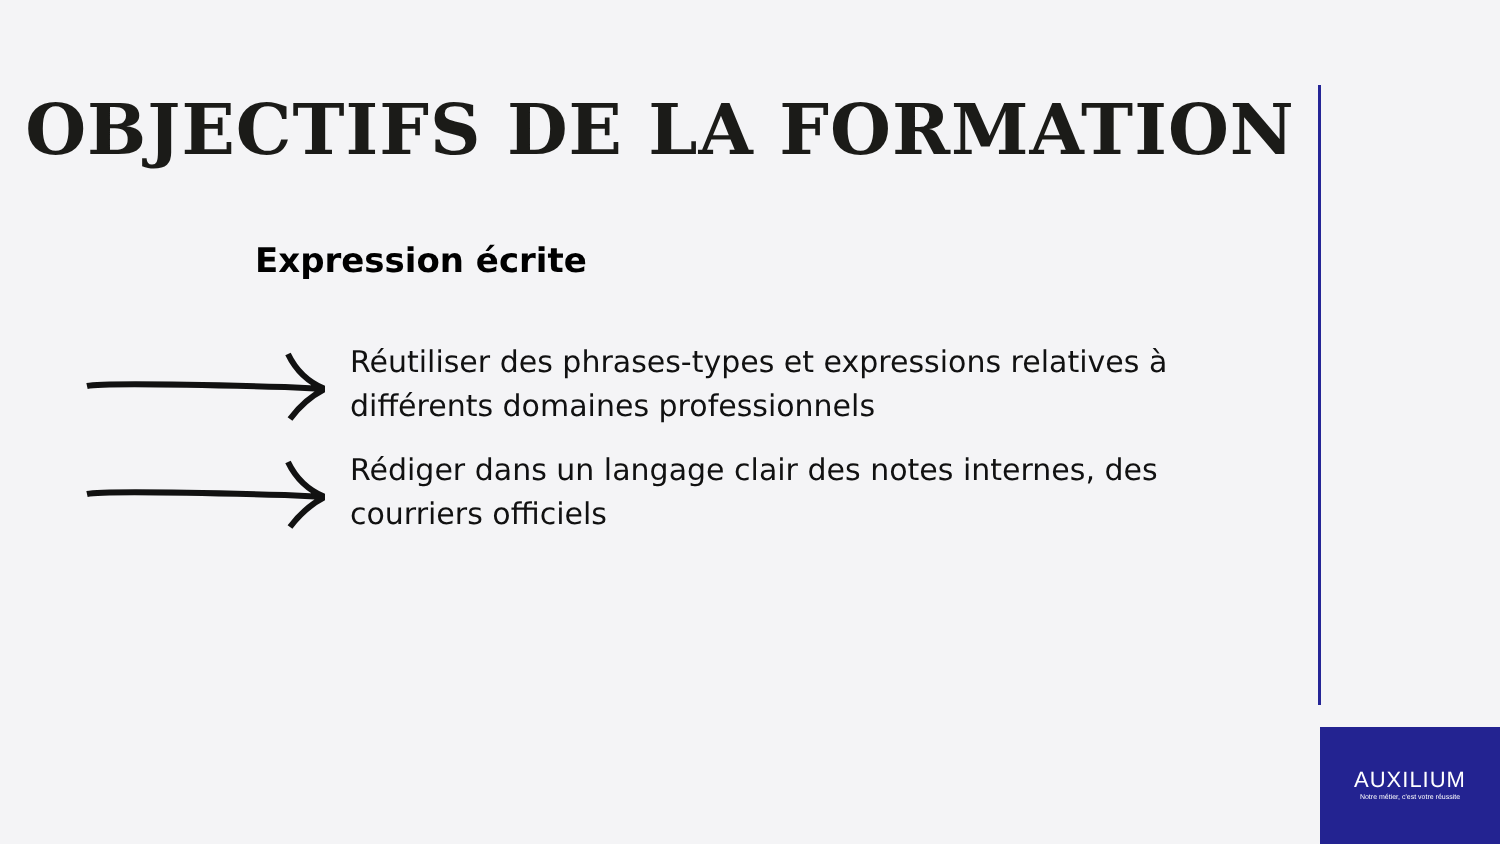OBJECTIFS DE LA FORMATION
Expression écrite
Réutiliser des phrases-types et expressions relatives à différents domaines professionnels
Rédiger dans un langage clair des notes internes, des courriers officiels
AUXILIUM
Notre métier, c'est votre réussite